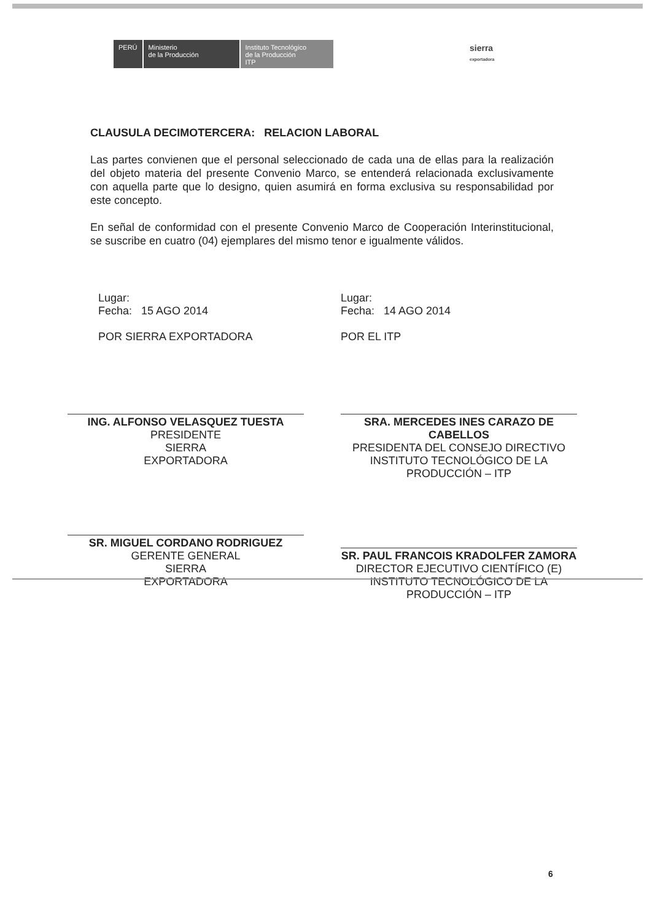PERÚ Ministerio
de la Producción
Instituto Tecnológico
de la Producción
ITP
sierra
exportadora
CLAUSULA DECIMOTERCERA: RELACION LABORAL
Las partes convienen que el personal seleccionado de cada una de ellas para la realización del objeto materia del presente Convenio Marco, se entenderá relacionada exclusivamente con aquella parte que lo designo, quien asumirá en forma exclusiva su responsabilidad por este concepto.
En señal de conformidad con el presente Convenio Marco de Cooperación Interinstitucional, se suscribe en cuatro (04) ejemplares del mismo tenor e igualmente válidos.
Lugar:
Fecha: 15 AGO 2014
POR SIERRA EXPORTADORA
ING. ALFONSO VELASQUEZ TUESTA
PRESIDENTE
SIERRA
EXPORTADORA
SR. MIGUEL CORDANO RODRIGUEZ
GERENTE GENERAL
SIERRA
EXPORTADORA
Lugar:
Fecha: 14 AGO 2014
POR EL ITP
SRA. MERCEDES INES CARAZO DE CABELLOS
PRESIDENTA DEL CONSEJO DIRECTIVO
INSTITUTO TECNOLÓGICO DE LA PRODUCCIÓN – ITP
SR. PAUL FRANCOIS KRADOLFER ZAMORA
DIRECTOR EJECUTIVO CIENTÍFICO (E)
INSTITUTO TECNOLÓGICO DE LA PRODUCCIÓN – ITP
6